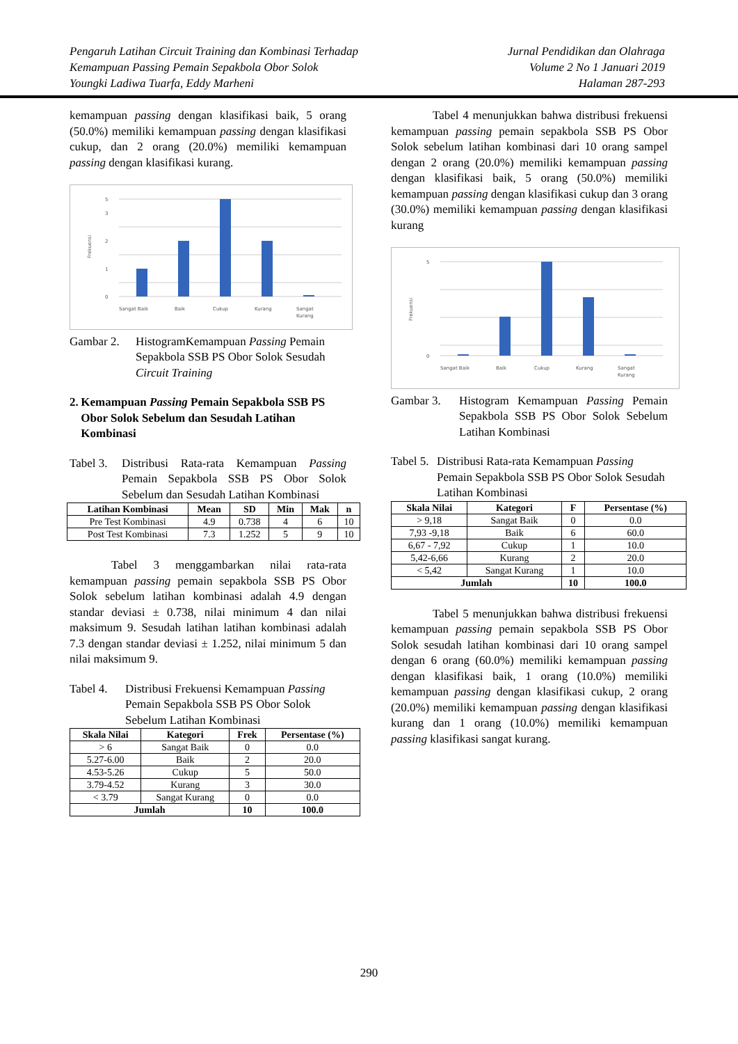Pengaruh Latihan Circuit Training dan Kombinasi Terhadap
Kemampuan Passing Pemain Sepakbola Obor Solok
Youngki Ladiwa Tuarfa, Eddy Marheni
Jurnal Pendidikan dan Olahraga
Volume 2 No 1 Januari 2019
Halaman 287-293
kemampuan passing dengan klasifikasi baik, 5 orang (50.0%) memiliki kemampuan passing dengan klasifikasi cukup, dan 2 orang (20.0%) memiliki kemampuan passing dengan klasifikasi kurang.
Frekuensi
0
1
2
3
5
Sangat Baik
Baik
Cukup
Kurang
Sangat
Kurang
Gambar 2. HistogramKemampuan Passing Pemain Sepakbola SSB PS Obor Solok Sesudah Circuit Training
2. Kemampuan Passing Pemain Sepakbola SSB PS Obor Solok Sebelum dan Sesudah Latihan Kombinasi
Tabel 3. Distribusi Rata-rata Kemampuan Passing Pemain Sepakbola SSB PS Obor Solok Sebelum dan Sesudah Latihan Kombinasi
| Latihan Kombinasi | Mean | SD | Min | Mak | n |
| --- | --- | --- | --- | --- | --- |
| Pre Test Kombinasi | 4.9 | 0.738 | 4 | 6 | 10 |
| Post Test Kombinasi | 7.3 | 1.252 | 5 | 9 | 10 |
Tabel 3 menggambarkan nilai rata-rata kemampuan passing pemain sepakbola SSB PS Obor Solok sebelum latihan kombinasi adalah 4.9 dengan standar deviasi ± 0.738, nilai minimum 4 dan nilai maksimum 9. Sesudah latihan latihan kombinasi adalah 7.3 dengan standar deviasi ± 1.252, nilai minimum 5 dan nilai maksimum 9.
Tabel 4. Distribusi Frekuensi Kemampuan Passing Pemain Sepakbola SSB PS Obor Solok Sebelum Latihan Kombinasi
| Skala Nilai | Kategori | Frek | Persentase (%) |
| --- | --- | --- | --- |
| > 6 | Sangat Baik | 0 | 0.0 |
| 5.27-6.00 | Baik | 2 | 20.0 |
| 4.53-5.26 | Cukup | 5 | 50.0 |
| 3.79-4.52 | Kurang | 3 | 30.0 |
| < 3.79 | Sangat Kurang | 0 | 0.0 |
| Jumlah | | 10 | 100.0 |
Tabel 4 menunjukkan bahwa distribusi frekuensi kemampuan passing pemain sepakbola SSB PS Obor Solok sebelum latihan kombinasi dari 10 orang sampel dengan 2 orang (20.0%) memiliki kemampuan passing dengan klasifikasi baik, 5 orang (50.0%) memiliki kemampuan passing dengan klasifikasi cukup dan 3 orang (30.0%) memiliki kemampuan passing dengan klasifikasi kurang
Frekuensi
0
5
Sangat Baik
Baik
Cukup
Kurang
Sangat
Kurang
Gambar 3. Histogram Kemampuan Passing Pemain Sepakbola SSB PS Obor Solok Sebelum Latihan Kombinasi
Tabel 5. Distribusi Rata-rata Kemampuan Passing Pemain Sepakbola SSB PS Obor Solok Sesudah Latihan Kombinasi
| Skala Nilai | Kategori | F | Persentase (%) |
| --- | --- | --- | --- |
| > 9,18 | Sangat Baik | 0 | 0.0 |
| 7,93 -9,18 | Baik | 6 | 60.0 |
| 6,67 - 7,92 | Cukup | 1 | 10.0 |
| 5,42-6,66 | Kurang | 2 | 20.0 |
| < 5,42 | Sangat Kurang | 1 | 10.0 |
| Jumlah | | 10 | 100.0 |
Tabel 5 menunjukkan bahwa distribusi frekuensi kemampuan passing pemain sepakbola SSB PS Obor Solok sesudah latihan kombinasi dari 10 orang sampel dengan 6 orang (60.0%) memiliki kemampuan passing dengan klasifikasi baik, 1 orang (10.0%) memiliki kemampuan passing dengan klasifikasi cukup, 2 orang (20.0%) memiliki kemampuan passing dengan klasifikasi kurang dan 1 orang (10.0%) memiliki kemampuan passing klasifikasi sangat kurang.
290